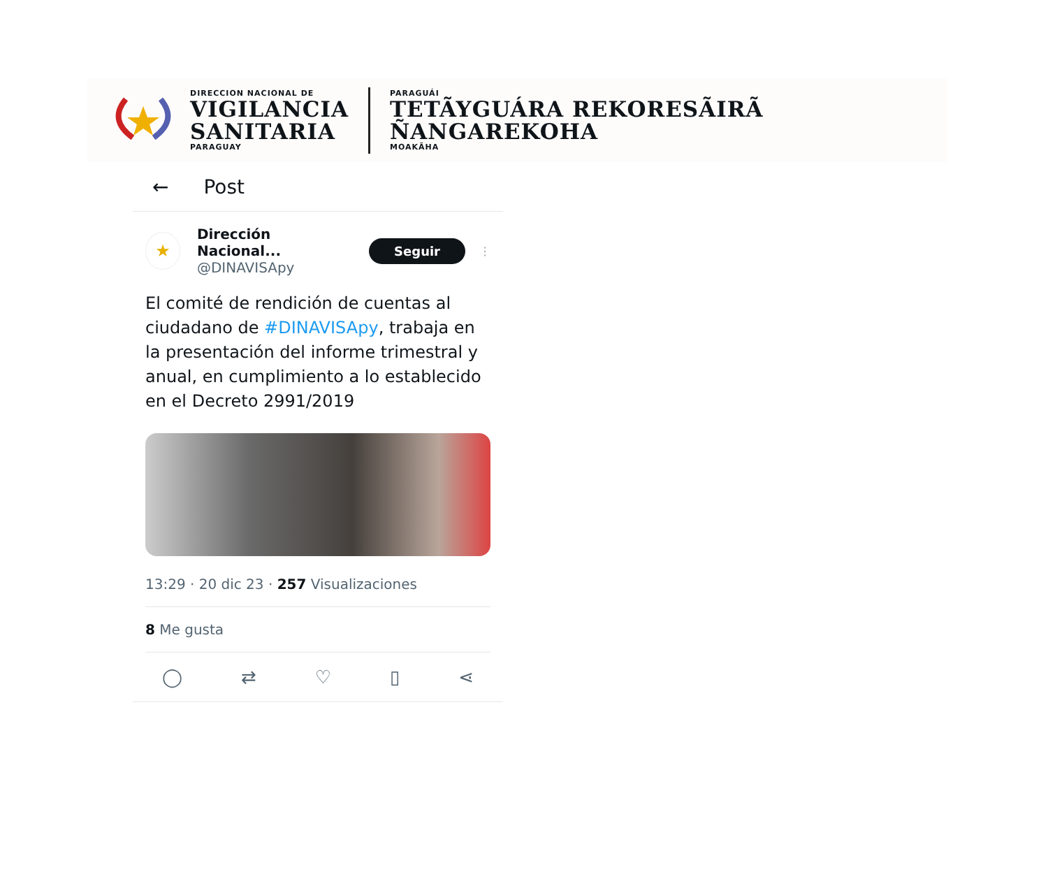DIRECCION NACIONAL DE
VIGILANCIA
SANITARIA
PARAGUAY
PARAGUÁI
TETÃYGUÁRA REKORESÃIRÃ
ÑANGAREKOHA
MOAKÃHA
← Post
★
Dirección Nacional...
@DINAVISApy
Seguir
⋮
El comité de rendición de cuentas al ciudadano de #DINAVISApy, trabaja en la presentación del informe trimestral y anual, en cumplimiento a lo establecido en el Decreto 2991/2019
13:29 · 20 dic 23 · 257 Visualizaciones
8 Me gusta
◯ ⇄ ♡ ▯ ⋖